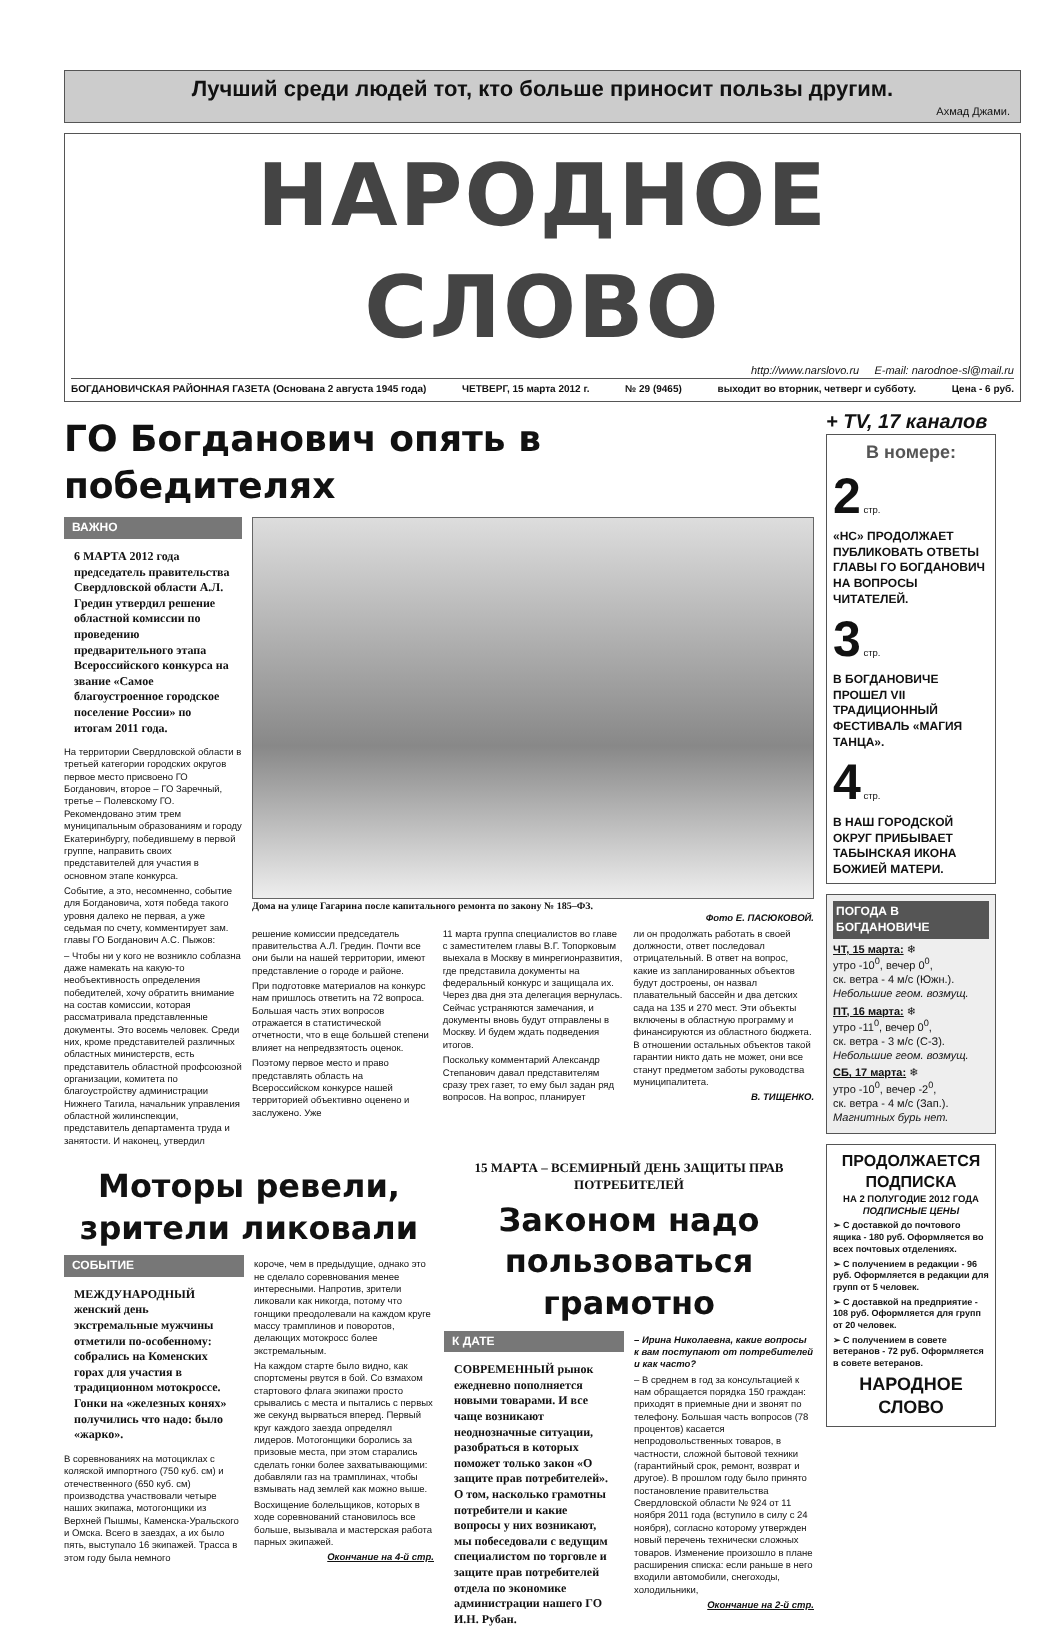Лучший среди людей тот, кто больше приносит пользы другим.
Ахмад Джами.
НАРОДНОЕ СЛОВО
http://www.narslovo.ru E-mail: narodnoe-sl@mail.ru
БОГДАНОВИЧСКАЯ РАЙОННАЯ ГАЗЕТА (Основана 2 августа 1945 года) ЧЕТВЕРГ, 15 марта 2012 г. № 29 (9465) выходит во вторник, четверг и субботу. Цена - 6 руб.
ГО Богданович опять в победителях
ВАЖНО
6 МАРТА 2012 года председатель правительства Свердловской области А.Л. Гредин утвердил решение областной комиссии по проведению предварительного этапа Всероссийского конкурса на звание «Самое благоустроенное городское поселение России» по итогам 2011 года.
На территории Свердловской области в третьей категории городских округов первое место присвоено ГО Богданович, второе – ГО Заречный, третье – Полевскому ГО. Рекомендовано этим трем муниципальным образованиям и городу Екатеринбургу, победившему в первой группе, направить своих представителей для участия в основном этапе конкурса.
Событие, а это, несомненно, событие для Богдановича, хотя победа такого уровня далеко не первая, а уже седьмая по счету, комментирует зам. главы ГО Богданович А.С. Пыжов:
– Чтобы ни у кого не возникло соблазна даже намекать на какую-то необъективность определения победителей, хочу обратить внимание на состав комиссии, которая рассматривала представленные документы. Это восемь человек. Среди них, кроме представителей различных областных министерств, есть представитель областной профсоюзной организации, комитета по благоустройству администрации Нижнего Тагила, начальник управления областной жилинспекции, представитель департамента труда и занятости. И наконец, утвердил
Дома на улице Гагарина после капитального ремонта по закону № 185–ФЗ.
Фото Е. ПАСЮКОВОЙ.
решение комиссии председатель правительства А.Л. Гредин. Почти все они были на нашей территории, имеют представление о городе и районе.
При подготовке материалов на конкурс нам пришлось ответить на 72 вопроса. Большая часть этих вопросов отражается в статистической отчетности, что в еще большей степени влияет на непредвзятость оценок.
Поэтому первое место и право представлять область на Всероссийском конкурсе нашей территорией объективно оценено и заслужено. Уже
11 марта группа специалистов во главе с заместителем главы В.Г. Топорковым выехала в Москву в минрегионразвития, где представила документы на федеральный конкурс и защищала их. Через два дня эта делегация вернулась. Сейчас устраняются замечания, и документы вновь будут отправлены в Москву. И будем ждать подведения итогов.
Поскольку комментарий Александр Степанович давал представителям сразу трех газет, то ему был задан ряд вопросов. На вопрос, планирует
ли он продолжать работать в своей должности, ответ последовал отрицательный. В ответ на вопрос, какие из запланированных объектов будут достроены, он назвал плавательный бассейн и два детских сада на 135 и 270 мест. Эти объекты включены в областную программу и финансируются из областного бюджета. В отношении остальных объектов такой гарантии никто дать не может, они все станут предметом заботы руководства муниципалитета.
В. ТИЩЕНКО.
Моторы ревели, зрители ликовали
СОБЫТИЕ
МЕЖДУНАРОДНЫЙ женский день экстремальные мужчины отметили по-особенному: собрались на Коменских горах для участия в традиционном мотокроссе. Гонки на «железных конях» получились что надо: было «жарко».
В соревнованиях на мотоциклах с коляской импортного (750 куб. см) и отечественного (650 куб. см) производства участвовали четыре наших экипажа, мотогонщики из Верхней Пышмы, Каменска-Уральского и Омска. Всего в заездах, а их было пять, выступало 16 экипажей. Трасса в этом году была немного
короче, чем в предыдущие, однако это не сделало соревнования менее интересными. Напротив, зрители ликовали как никогда, потому что гонщики преодолевали на каждом круге массу трамплинов и поворотов, делающих мотокросс более экстремальным.
На каждом старте было видно, как спортсмены рвутся в бой. Со взмахом стартового флага экипажи просто срывались с места и пытались с первых же секунд вырваться вперед. Первый круг каждого заезда определял лидеров. Мотогонщики боролись за призовые места, при этом старались сделать гонки более захватывающими: добавляли газ на трамплинах, чтобы взмывать над землей как можно выше.
Восхищение болельщиков, которых в ходе соревнований становилось все больше, вызывала и мастерская работа парных экипажей.
Окончание на 4-й стр.
15 МАРТА – ВСЕМИРНЫЙ ДЕНЬ ЗАЩИТЫ ПРАВ ПОТРЕБИТЕЛЕЙ
Законом надо пользоваться грамотно
К ДАТЕ
СОВРЕМЕННЫЙ рынок ежедневно пополняется новыми товарами. И все чаще возникают неоднозначные ситуации, разобраться в которых поможет только закон «О защите прав потребителей». О том, насколько грамотны потребители и какие вопросы у них возникают, мы побеседовали с ведущим специалистом по торговле и защите прав потребителей отдела по экономике администрации нашего ГО И.Н. Рубан.
– Ирина Николаевна, какие вопросы к вам поступают от потребителей и как часто?
– В среднем в год за консультацией к нам обращается порядка 150 граждан: приходят в приемные дни и звонят по телефону. Большая часть вопросов (78 процентов) касается непродовольственных товаров, в частности, сложной бытовой техники (гарантийный срок, ремонт, возврат и другое). В прошлом году было принято постановление правительства Свердловской области № 924 от 11 ноября 2011 года (вступило в силу с 24 ноября), согласно которому утвержден новый перечень технически сложных товаров. Изменение произошло в плане расширения списка: если раньше в него входили автомобили, снегоходы, холодильники,
Окончание на 2-й стр.
+ TV, 17 каналов
В номере:
2 стр.
«НС» ПРОДОЛЖАЕТ ПУБЛИКОВАТЬ ОТВЕТЫ ГЛАВЫ ГО БОГДАНОВИЧ НА ВОПРОСЫ ЧИТАТЕЛЕЙ.
3 стр.
В БОГДАНОВИЧЕ ПРОШЕЛ VII ТРАДИЦИОННЫЙ ФЕСТИВАЛЬ «МАГИЯ ТАНЦА».
4 стр.
В НАШ ГОРОДСКОЙ ОКРУГ ПРИБЫВАЕТ ТАБЫНСКАЯ ИКОНА БОЖИЕЙ МАТЕРИ.
ПОГОДА В БОГДАНОВИЧЕ
ЧТ, 15 марта: ❄
утро -10<sup>0</sup>, вечер 0<sup>0</sup>,
ск. ветра - 4 м/с (Южн.).
Небольшие геом. возмущ.
ПТ, 16 марта: ❄
утро -11<sup>0</sup>, вечер 0<sup>0</sup>,
ск. ветра - 3 м/с (С-З).
Небольшие геом. возмущ.
СБ, 17 марта: ❄
утро -10<sup>0</sup>, вечер -2<sup>0</sup>,
ск. ветра - 4 м/с (Зап.).
Магнитных бурь нет.
ПРОДОЛЖАЕТСЯ ПОДПИСКА
НА 2 ПОЛУГОДИЕ 2012 ГОДА
ПОДПИСНЫЕ ЦЕНЫ
➢ С доставкой до почтового ящика - 180 руб. Оформляется во всех почтовых отделениях.
➢ С получением в редакции - 96 руб. Оформляется в редакции для групп от 5 человек.
➢ С доставкой на предприятие - 108 руб. Оформляется для групп от 20 человек.
➢ С получением в совете ветеранов - 72 руб. Оформляется в совете ветеранов.
НАРОДНОЕ СЛОВО